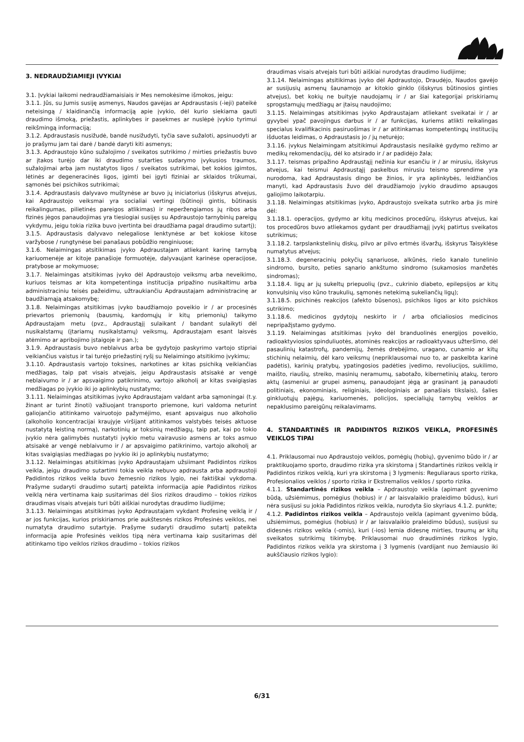3. NEDRAUDŽIAMIEJI ĮVYKIAI
3.1. Įvykiai laikomi nedraudžiamaisiais ir Mes nemokėsime išmokos, jeigu:
3.1.1. Jūs, su Jumis susiję asmenys, Naudos gavėjas ar Apdraustasis (-ieji) pateikė neteisingą / klaidinančią informaciją apie įvykio, dėl kurio siekiama gauti draudimo išmoką, priežastis, aplinkybes ir pasekmes ar nuslėpė įvykio tyrimui reikšmingą informaciją;
3.1.2. Apdraustasis nusižudė, bandė nusižudyti, tyčia save sužaloti, apsinuodyti ar jo prašymu jam tai darė / bandė daryti kiti asmenys;
3.1.3. Apdraustojo kūno sužalojimo / sveikatos sutrikimo / mirties priežastis buvo ar įtakos turėjo dar iki draudimo sutarties sudarymo įvykusios traumos, sužalojimai arba jam nustatytos ligos / sveikatos sutrikimai, bet kokios įgimtos, lėtinės ar degeneracinės ligos, įgimti bei įgyti fiziniai ar sklaidos trūkumai, sąmonės bei psichikos sutrikimai;
3.1.4. Apdraustasis dalyvavo muštynėse ar buvo jų iniciatorius (išskyrus atvejus, kai Apdraustojo veiksmai yra socialiai vertingi (būtinoji gintis, būtinasis reikalingumas, pilietinės pareigos atlikimas) ir neperžengiamos jų ribos arba fizinės jėgos panaudojimas yra tiesiogiai susijęs su Apdraustojo tarnybinių pareigų vykdymu, jeigu tokia rizika buvo įvertinta bei draudžiama pagal draudimo sutartį);
3.1.5. Apdraustasis dalyvavo nelegaliose lenktynėse ar bet kokiose kitose varžybose / rungtynėse bei panašaus pobūdžio renginiuose;
3.1.6. Nelaimingas atsitikimas įvyko Apdraustajam atliekant karinę tarnybą kariuomenėje ar kitoje panašioje formuotėje, dalyvaujant karinėse operacijose, pratybose ar mokymuose;
3.1.7. Nelaimingas atsitikimas įvyko dėl Apdraustojo veiksmų arba neveikimo, kuriuos teismas ar kita kompetentinga institucija pripažino nusikaltimu arba administraciniu teisės pažeidimu, užtraukiančiu Apdraustajam administracinę ar baudžiamąją atsakomybę;
3.1.8. Nelaimingas atsitikimas įvyko baudžiamojo poveikio ir / ar procesinės prievartos priemonių (bausmių, kardomųjų ir kitų priemonių) taikymo Apdraustajam metu (pvz., Apdraustąjį sulaikant / bandant sulaikyti dėl nusikalstamų (įtariamų nusikalstamų) veiksmų, Apdraustajam esant laisvės atėmimo ar apribojimo įstaigoje ir pan.);
3.1.9. Apdraustasis buvo neblaivus arba be gydytojo paskyrimo vartojo stipriai veikiančius vaistus ir tai turėjo priežastinį ryšį su Nelaimingo atsitikimo įvykimu;
3.1.10. Apdraustasis vartojo toksines, narkotines ar kitas psichiką veikiančias medžiagas, taip pat visais atvejais, jeigu Apdraustasis atsisakė ar vengė neblaivumo ir / ar apsvaigimo patikrinimo, vartojo alkoholį ar kitas svaigiąsias medžiagas po įvykio iki jo aplinkybių nustatymo;
3.1.11. Nelaimingas atsitikimas įvyko Apdraustajam valdant arba sąmoningai (t.y. žinant ar turint žinoti) važiuojant transporto priemone, kuri valdoma neturint galiojančio atitinkamo vairuotojo pažymėjimo, esant apsvaigus nuo alkoholio (alkoholio koncentracijai kraujyje viršijant atitinkamos valstybės teisės aktuose nustatytą leistiną normą), narkotinių ar toksinių medžiagų, taip pat, kai po tokio įvykio nėra galimybės nustatyti įvykio metu vairavusio asmens ar toks asmuo atsisakė ar vengė neblaivumo ir / ar apsvaigimo patikrinimo, vartojo alkoholį ar kitas svaigiąsias medžiagas po įvykio iki jo aplinkybių nustatymo;
3.1.12. Nelaimingas atsitikimas įvyko Apdraustajam užsiimant Padidintos rizikos veikla, jeigu draudimo sutartimi tokia veikla nebuvo apdrausta arba apdraustoji Padidintos rizikos veikla buvo žemesnio rizikos lygio, nei faktiškai vykdoma. Prašyme sudaryti draudimo sutartį pateikta informacija apie Padidintos rizikos veiklą nėra vertinama kaip susitarimas dėl šios rizikos draudimo – tokios rizikos draudimas visais atvejais turi būti aiškiai nurodytas draudimo liudijime;
3.1.13. Nelaimingas atsitikimas įvyko Apdraustajam vykdant Profesinę veiklą ir / ar jos funkcijas, kurios priskiriamos prie aukštesnės rizikos Profesinės veiklos, nei numatyta draudimo sutartyje. Prašyme sudaryti draudimo sutartį pateikta informacija apie Profesinės veiklos tipą nėra vertinama kaip susitarimas dėl atitinkamo tipo veiklos rizikos draudimo – tokios rizikos
draudimas visais atvejais turi būti aiškiai nurodytas draudimo liudijime;
3.1.14. Nelaimingas atsitikimas įvyko dėl Apdraustojo, Draudėjo, Naudos gavėjo ar susijusių asmenų šaunamojo ar kitokio ginklo (išskyrus būtinosios ginties atvejus), bet kokių ne buityje naudojamų ir / ar šiai kategorijai priskiriamų sprogstamųjų medžiagų ar įtaisų naudojimo;
3.1.15. Nelaimingas atsitikimas įvyko Apdraustajam atliekant sveikatai ir / ar gyvybei ypač pavojingus darbus ir / ar funkcijas, kuriems atlikti reikalingas specialus kvalifikacinis pasiruošimas ir / ar atitinkamas kompetentingų institucijų išduotas leidimas, o Apdraustasis jo / jų neturėjo;
3.1.16. įvykus Nelaimingam atsitikimui Apdraustasis nesilaikė gydymo režimo ar medikų rekomendacijų, dėl ko atsirado ir / ar padidėjo žala;
3.1.17. teismas pripažino Apdraustąjį nežinia kur esančiu ir / ar mirusiu, išskyrus atvejus, kai teismui Apdraustąjį paskelbus mirusiu teismo sprendime yra nurodoma, kad Apdraustasis dingo be žinios, ir yra aplinkybės, leidžiančios manyti, kad Apdraustasis žuvo dėl draudžiamojo įvykio draudimo apsaugos galiojimo laikotarpiu.
3.1.18. Nelaimingas atsitikimas įvyko, Apdraustojo sveikata sutriko arba jis mirė dėl:
3.1.18.1. operacijos, gydymo ar kitų medicinos procedūrų, išskyrus atvejus, kai tos procedūros buvo atliekamos gydant per draudžiamąjį įvykį patirtus sveikatos sutrikimus;
3.1.18.2. tarpslankstelinių diskų, pilvo ar pilvo ertmės išvaržų, išskyrus Taisyklėse numatytus atvejus;
3.1.18.3. degeneracinių pokyčių sąnariuose, alkūnės, riešo kanalo tunelinio sindromo, bursito, peties sąnario ankštumo sindromo (sukamosios manžetės sindromas);
3.1.18.4. ligų ar jų sukeltų priepuolių (pvz., cukrinio diabeto, epilepsijos ar kitų konvulsinių viso kūno traukulių, sąmonės netekimą sukeliančių ligų);
3.1.18.5. psichinės reakcijos (afekto būsenos), psichikos ligos ar kito psichikos sutrikimo;
3.1.18.6. medicinos gydytojų neskirto ir / arba oficialiosios medicinos nepripažįstamo gydymo.
3.1.19. Nelaimingas atsitikimas įvyko dėl branduolinės energijos poveikio, radioaktyviosios spinduliuotės, atominės reakcijos ar radioaktyvaus užteršimo, dėl pasaulinių katastrofų, pandemijų, žemės drebėjimo, uragano, cunamio ar kitų stichinių nelaimių, dėl karo veiksmų (nepriklausomai nuo to, ar paskelbta karinė padėtis), karinių pratybų, ypatingosios padėties įvedimo, revoliucijos, sukilimo, maišto, riaušių, streiko, masinių neramumų, sabotažo, kibernetinių atakų, teroro aktų (asmeniui ar grupei asmenų, panaudojant jėgą ar grasinant ją panaudoti politiniais, ekonominiais, religiniais, ideologiniais ar panašiais tikslais), šalies ginkluotųjų pajėgų, kariuomenės, policijos, specialiųjų tarnybų veiklos ar nepaklusimo pareigūnų reikalavimams.
4. STANDARTINĖS IR PADIDINTOS RIZIKOS VEIKLA, PROFESINĖS VEIKLOS TIPAI
4.1. Priklausomai nuo Apdraustojo veiklos, pomėgių (hobių), gyvenimo būdo ir / ar praktikuojamo sporto, draudimo rizika yra skirstoma į Standartinės rizikos veiklą ir Padidintos rizikos veiklą, kuri yra skirstoma į 3 lygmenis: Reguliaraus sporto rizika, Profesionalios veiklos / sporto rizika ir Ekstremalios veiklos / sporto rizika.
4.1.1. Standartinės rizikos veikla – Apdraustojo veikla (apimant gyvenimo būdą, užsiėmimus, pomėgius (hobius) ir / ar laisvalaikio praleidimo būdus), kuri nėra susijusi su jokia Padidintos rizikos veikla, nurodyta šio skyriaus 4.1.2. punkte;
4.1.2. Padidintos rizikos veikla – Apdraustojo veikla (apimant gyvenimo būdą, užsiėmimus, pomėgius (hobius) ir / ar laisvalaikio praleidimo būdus), susijusi su didesnės rizikos veikla (-omis), kuri (-ios) lemia didesnę mirties, traumų ar kitų sveikatos sutrikimų tikimybę. Priklausomai nuo draudiminės rizikos lygio, Padidintos rizikos veikla yra skirstoma į 3 lygmenis (vardijant nuo žemiausio iki aukščiausio rizikos lygio):
6/31